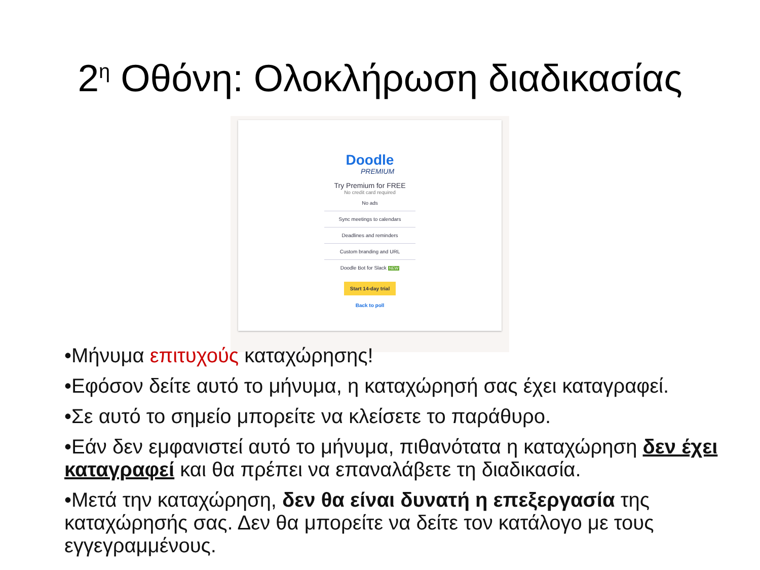2<sup>η</sup> Οθόνη: Ολοκλήρωση διαδικασίας
Doodle
PREMIUM
Try Premium for FREE
No credit card required
No ads
Sync meetings to calendars
Deadlines and reminders
Custom branding and URL
Doodle Bot for Slack NEW
Start 14-day trial
Back to poll
•Μήνυμα επιτυχούς καταχώρησης!
•Εφόσον δείτε αυτό το μήνυμα, η καταχώρησή σας έχει καταγραφεί.
•Σε αυτό το σημείο μπορείτε να κλείσετε το παράθυρο.
•Εάν δεν εμφανιστεί αυτό το μήνυμα, πιθανότατα η καταχώρηση δεν έχει καταγραφεί και θα πρέπει να επαναλάβετε τη διαδικασία.
•Μετά την καταχώρηση, δεν θα είναι δυνατή η επεξεργασία της καταχώρησής σας. Δεν θα μπορείτε να δείτε τον κατάλογο με τους εγγεγραμμένους.